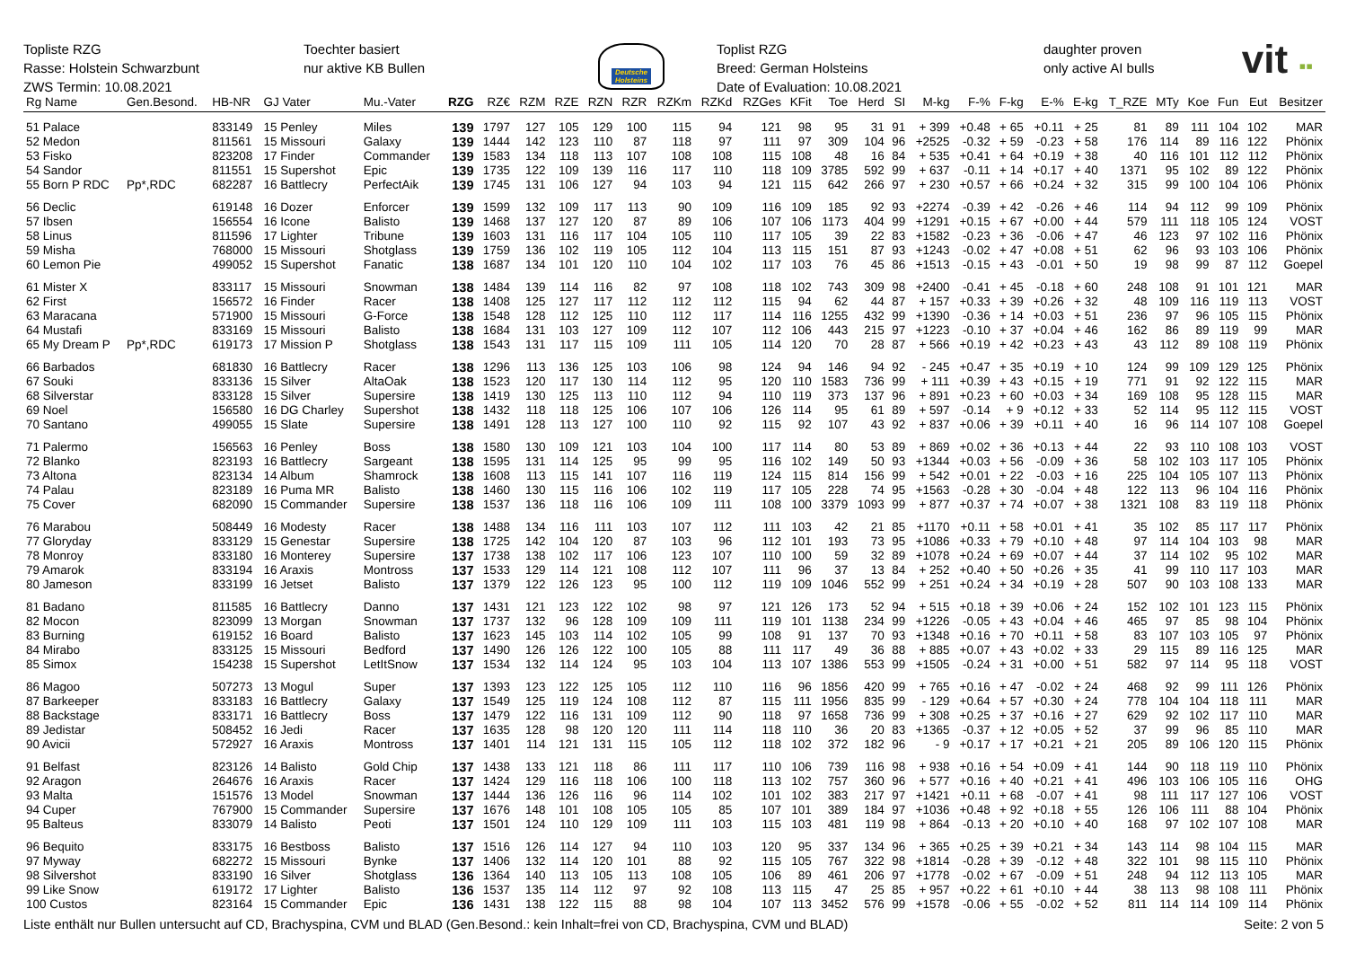Topliste RZG
Rasse: Holstein Schwarzbunt
ZWS Termin: 10.08.2021
Toechter basiert
nur aktive KB Bullen
Deutsche Holsteins
Toplist RZG
Breed: German Holsteins
Date of Evaluation: 10.08.2021
daughter proven
only active AI bulls
vit ▪▪
| Rg Name | Gen.Besond. | HB-NR | GJ Vater | Mu.-Vater | RZG | RZ€ | RZM | RZE | RZN | RZR | RZKm | RZKd | RZGes | KFit | Toe | Herd | SI | M-kg | F-% | F-kg | E-% | E-kg | T_RZE | MTy | Koe | Fun | Eut | Besitzer |
| --- | --- | --- | --- | --- | --- | --- | --- | --- | --- | --- | --- | --- | --- | --- | --- | --- | --- | --- | --- | --- | --- | --- | --- | --- | --- | --- | --- | --- |
| 51 Palace | | 833149 | 15 Penley | Miles | 139 | 1797 | 127 | 105 | 129 | 100 | 115 | 94 | 121 | 98 | 95 | 31 | 91 | + 399 | +0.48 | + 65 | +0.11 | + 25 | 81 | 89 | 111 | 104 | 102 | MAR |
| 52 Medon | | 811561 | 15 Missouri | Galaxy | 139 | 1444 | 142 | 123 | 110 | 87 | 118 | 97 | 111 | 97 | 309 | 104 | 96 | +2525 | -0.32 | + 59 | -0.23 | + 58 | 176 | 114 | 89 | 116 | 122 | Phönix |
| 53 Fisko | | 823208 | 17 Finder | Commander | 139 | 1583 | 134 | 118 | 113 | 107 | 108 | 108 | 115 | 108 | 48 | 16 | 84 | + 535 | +0.41 | + 64 | +0.19 | + 38 | 40 | 116 | 101 | 112 | 112 | Phönix |
| 54 Sandor | | 811551 | 15 Supershot | Epic | 139 | 1735 | 122 | 109 | 139 | 116 | 117 | 110 | 118 | 109 | 3785 | 592 | 99 | + 637 | -0.11 | + 14 | +0.17 | + 40 | 1371 | 95 | 102 | 89 | 122 | Phönix |
| 55 Born P RDC | Pp*,RDC | 682287 | 16 Battlecry | PerfectAik | 139 | 1745 | 131 | 106 | 127 | 94 | 103 | 94 | 121 | 115 | 642 | 266 | 97 | + 230 | +0.57 | + 66 | +0.24 | + 32 | 315 | 99 | 100 | 104 | 106 | Phönix |
| 56 Declic | | 619148 | 16 Dozer | Enforcer | 139 | 1599 | 132 | 109 | 117 | 113 | 90 | 109 | 116 | 109 | 185 | 92 | 93 | +2274 | -0.39 | + 42 | -0.26 | + 46 | 114 | 94 | 112 | 99 | 109 | Phönix |
| 57 Ibsen | | 156554 | 16 Icone | Balisto | 139 | 1468 | 137 | 127 | 120 | 87 | 89 | 106 | 107 | 106 | 1173 | 404 | 99 | +1291 | +0.15 | + 67 | +0.00 | + 44 | 579 | 111 | 118 | 105 | 124 | VOST |
| 58 Linus | | 811596 | 17 Lighter | Tribune | 139 | 1603 | 131 | 116 | 117 | 104 | 105 | 110 | 117 | 105 | 39 | 22 | 83 | +1582 | -0.23 | + 36 | -0.06 | + 47 | 46 | 123 | 97 | 102 | 116 | Phönix |
| 59 Misha | | 768000 | 15 Missouri | Shotglass | 139 | 1759 | 136 | 102 | 119 | 105 | 112 | 104 | 113 | 115 | 151 | 87 | 93 | +1243 | -0.02 | + 47 | +0.08 | + 51 | 62 | 96 | 93 | 103 | 106 | Phönix |
| 60 Lemon Pie | | 499052 | 15 Supershot | Fanatic | 138 | 1687 | 134 | 101 | 120 | 110 | 104 | 102 | 117 | 103 | 76 | 45 | 86 | +1513 | -0.15 | + 43 | -0.01 | + 50 | 19 | 98 | 99 | 87 | 112 | Goepel |
| 61 Mister X | | 833117 | 15 Missouri | Snowman | 138 | 1484 | 139 | 114 | 116 | 82 | 97 | 108 | 118 | 102 | 743 | 309 | 98 | +2400 | -0.41 | + 45 | -0.18 | + 60 | 248 | 108 | 91 | 101 | 121 | MAR |
| 62 First | | 156572 | 16 Finder | Racer | 138 | 1408 | 125 | 127 | 117 | 112 | 112 | 112 | 115 | 94 | 62 | 44 | 87 | + 157 | +0.33 | + 39 | +0.26 | + 32 | 48 | 109 | 116 | 119 | 113 | VOST |
| 63 Maracana | | 571900 | 15 Missouri | G-Force | 138 | 1548 | 128 | 112 | 125 | 110 | 112 | 117 | 114 | 116 | 1255 | 432 | 99 | +1390 | -0.36 | + 14 | +0.03 | + 51 | 236 | 97 | 96 | 105 | 115 | Phönix |
| 64 Mustafi | | 833169 | 15 Missouri | Balisto | 138 | 1684 | 131 | 103 | 127 | 109 | 112 | 107 | 112 | 106 | 443 | 215 | 97 | +1223 | -0.10 | + 37 | +0.04 | + 46 | 162 | 86 | 89 | 119 | 99 | MAR |
| 65 My Dream P | Pp*,RDC | 619173 | 17 Mission P | Shotglass | 138 | 1543 | 131 | 117 | 115 | 109 | 111 | 105 | 114 | 120 | 70 | 28 | 87 | + 566 | +0.19 | + 42 | +0.23 | + 43 | 43 | 112 | 89 | 108 | 119 | Phönix |
| 66 Barbados | | 681830 | 16 Battlecry | Racer | 138 | 1296 | 113 | 136 | 125 | 103 | 106 | 98 | 124 | 94 | 146 | 94 | 92 | - 245 | +0.47 | + 35 | +0.19 | + 10 | 124 | 99 | 109 | 129 | 125 | Phönix |
| 67 Souki | | 833136 | 15 Silver | AltaOak | 138 | 1523 | 120 | 117 | 130 | 114 | 112 | 95 | 120 | 110 | 1583 | 736 | 99 | + 111 | +0.39 | + 43 | +0.15 | + 19 | 771 | 91 | 92 | 122 | 115 | MAR |
| 68 Silverstar | | 833128 | 15 Silver | Supersire | 138 | 1419 | 130 | 125 | 113 | 110 | 112 | 94 | 110 | 119 | 373 | 137 | 96 | + 891 | +0.23 | + 60 | +0.03 | + 34 | 169 | 108 | 95 | 128 | 115 | MAR |
| 69 Noel | | 156580 | 16 DG Charley | Supershot | 138 | 1432 | 118 | 118 | 125 | 106 | 107 | 106 | 126 | 114 | 95 | 61 | 89 | + 597 | -0.14 | + 9 | +0.12 | + 33 | 52 | 114 | 95 | 112 | 115 | VOST |
| 70 Santano | | 499055 | 15 Slate | Supersire | 138 | 1491 | 128 | 113 | 127 | 100 | 110 | 92 | 115 | 92 | 107 | 43 | 92 | + 837 | +0.06 | + 39 | +0.11 | + 40 | 16 | 96 | 114 | 107 | 108 | Goepel |
| 71 Palermo | | 156563 | 16 Penley | Boss | 138 | 1580 | 130 | 109 | 121 | 103 | 104 | 100 | 117 | 114 | 80 | 53 | 89 | + 869 | +0.02 | + 36 | +0.13 | + 44 | 22 | 93 | 110 | 108 | 103 | VOST |
| 72 Blanko | | 823193 | 16 Battlecry | Sargeant | 138 | 1595 | 131 | 114 | 125 | 95 | 99 | 95 | 116 | 102 | 149 | 50 | 93 | +1344 | +0.03 | + 56 | -0.09 | + 36 | 58 | 102 | 103 | 117 | 105 | Phönix |
| 73 Altona | | 823134 | 14 Album | Shamrock | 138 | 1608 | 113 | 115 | 141 | 107 | 116 | 119 | 124 | 115 | 814 | 156 | 99 | + 542 | +0.01 | + 22 | -0.03 | + 16 | 225 | 104 | 105 | 107 | 113 | Phönix |
| 74 Palau | | 823189 | 16 Puma MR | Balisto | 138 | 1460 | 130 | 115 | 116 | 106 | 102 | 119 | 117 | 105 | 228 | 74 | 95 | +1563 | -0.28 | + 30 | -0.04 | + 48 | 122 | 113 | 96 | 104 | 116 | Phönix |
| 75 Cover | | 682090 | 15 Commander | Supersire | 138 | 1537 | 136 | 118 | 116 | 106 | 109 | 111 | 108 | 100 | 3379 | 1093 | 99 | + 877 | +0.37 | + 74 | +0.07 | + 38 | 1321 | 108 | 83 | 119 | 118 | Phönix |
| 76 Marabou | | 508449 | 16 Modesty | Racer | 138 | 1488 | 134 | 116 | 111 | 103 | 107 | 112 | 111 | 103 | 42 | 21 | 85 | +1170 | +0.11 | + 58 | +0.01 | + 41 | 35 | 102 | 85 | 117 | 117 | Phönix |
| 77 Gloryday | | 833129 | 15 Genestar | Supersire | 138 | 1725 | 142 | 104 | 120 | 87 | 103 | 96 | 112 | 101 | 193 | 73 | 95 | +1086 | +0.33 | + 79 | +0.10 | + 48 | 97 | 114 | 104 | 103 | 98 | MAR |
| 78 Monroy | | 833180 | 16 Monterey | Supersire | 137 | 1738 | 138 | 102 | 117 | 106 | 123 | 107 | 110 | 100 | 59 | 32 | 89 | +1078 | +0.24 | + 69 | +0.07 | + 44 | 37 | 114 | 102 | 95 | 102 | MAR |
| 79 Amarok | | 833194 | 16 Araxis | Montross | 137 | 1533 | 129 | 114 | 121 | 108 | 112 | 107 | 111 | 96 | 37 | 13 | 84 | + 252 | +0.40 | + 50 | +0.26 | + 35 | 41 | 99 | 110 | 117 | 103 | MAR |
| 80 Jameson | | 833199 | 16 Jetset | Balisto | 137 | 1379 | 122 | 126 | 123 | 95 | 100 | 112 | 119 | 109 | 1046 | 552 | 99 | + 251 | +0.24 | + 34 | +0.19 | + 28 | 507 | 90 | 103 | 108 | 133 | MAR |
| 81 Badano | | 811585 | 16 Battlecry | Danno | 137 | 1431 | 121 | 123 | 122 | 102 | 98 | 97 | 121 | 126 | 173 | 52 | 94 | + 515 | +0.18 | + 39 | +0.06 | + 24 | 152 | 102 | 101 | 123 | 115 | Phönix |
| 82 Mocon | | 823099 | 13 Morgan | Snowman | 137 | 1737 | 132 | 96 | 128 | 109 | 109 | 111 | 119 | 101 | 1138 | 234 | 99 | +1226 | -0.05 | + 43 | +0.04 | + 46 | 465 | 97 | 85 | 98 | 104 | Phönix |
| 83 Burning | | 619152 | 16 Board | Balisto | 137 | 1623 | 145 | 103 | 114 | 102 | 105 | 99 | 108 | 91 | 137 | 70 | 93 | +1348 | +0.16 | + 70 | +0.11 | + 58 | 83 | 107 | 103 | 105 | 97 | Phönix |
| 84 Mirabo | | 833125 | 15 Missouri | Bedford | 137 | 1490 | 126 | 126 | 122 | 100 | 105 | 88 | 111 | 117 | 49 | 36 | 88 | + 885 | +0.07 | + 43 | +0.02 | + 33 | 29 | 115 | 89 | 116 | 125 | MAR |
| 85 Simox | | 154238 | 15 Supershot | LetItSnow | 137 | 1534 | 132 | 114 | 124 | 95 | 103 | 104 | 113 | 107 | 1386 | 553 | 99 | +1505 | -0.24 | + 31 | +0.00 | + 51 | 582 | 97 | 114 | 95 | 118 | VOST |
| 86 Magoo | | 507273 | 13 Mogul | Super | 137 | 1393 | 123 | 122 | 125 | 105 | 112 | 110 | 116 | 96 | 1856 | 420 | 99 | + 765 | +0.16 | + 47 | -0.02 | + 24 | 468 | 92 | 99 | 111 | 126 | Phönix |
| 87 Barkeeper | | 833183 | 16 Battlecry | Galaxy | 137 | 1549 | 125 | 119 | 124 | 108 | 112 | 87 | 115 | 111 | 1956 | 835 | 99 | - 129 | +0.64 | + 57 | +0.30 | + 24 | 778 | 104 | 104 | 118 | 111 | MAR |
| 88 Backstage | | 833171 | 16 Battlecry | Boss | 137 | 1479 | 122 | 116 | 131 | 109 | 112 | 90 | 118 | 97 | 1658 | 736 | 99 | + 308 | +0.25 | + 37 | +0.16 | + 27 | 629 | 92 | 102 | 117 | 110 | MAR |
| 89 Jedistar | | 508452 | 16 Jedi | Racer | 137 | 1635 | 128 | 98 | 120 | 120 | 111 | 114 | 118 | 110 | 36 | 20 | 83 | +1365 | -0.37 | + 12 | +0.05 | + 52 | 37 | 99 | 96 | 85 | 110 | MAR |
| 90 Avicii | | 572927 | 16 Araxis | Montross | 137 | 1401 | 114 | 121 | 131 | 115 | 105 | 112 | 118 | 102 | 372 | 182 | 96 | - 9 | +0.17 | + 17 | +0.21 | + 21 | 205 | 89 | 106 | 120 | 115 | Phönix |
| 91 Belfast | | 823126 | 14 Balisto | Gold Chip | 137 | 1438 | 133 | 121 | 118 | 86 | 111 | 117 | 110 | 106 | 739 | 116 | 98 | + 938 | +0.16 | + 54 | +0.09 | + 41 | 144 | 90 | 118 | 119 | 110 | Phönix |
| 92 Aragon | | 264676 | 16 Araxis | Racer | 137 | 1424 | 129 | 116 | 118 | 106 | 100 | 118 | 113 | 102 | 757 | 360 | 96 | + 577 | +0.16 | + 40 | +0.21 | + 41 | 496 | 103 | 106 | 105 | 116 | OHG |
| 93 Malta | | 151576 | 13 Model | Snowman | 137 | 1444 | 136 | 126 | 116 | 96 | 114 | 102 | 101 | 102 | 383 | 217 | 97 | +1421 | +0.11 | + 68 | -0.07 | + 41 | 98 | 111 | 117 | 127 | 106 | VOST |
| 94 Cuper | | 767900 | 15 Commander | Supersire | 137 | 1676 | 148 | 101 | 108 | 105 | 105 | 85 | 107 | 101 | 389 | 184 | 97 | +1036 | +0.48 | + 92 | +0.18 | + 55 | 126 | 106 | 111 | 88 | 104 | Phönix |
| 95 Balteus | | 833079 | 14 Balisto | Peoti | 137 | 1501 | 124 | 110 | 129 | 109 | 111 | 103 | 115 | 103 | 481 | 119 | 98 | + 864 | -0.13 | + 20 | +0.10 | + 40 | 168 | 97 | 102 | 107 | 108 | MAR |
| 96 Bequito | | 833175 | 16 Bestboss | Balisto | 137 | 1516 | 126 | 114 | 127 | 94 | 110 | 103 | 120 | 95 | 337 | 134 | 96 | + 365 | +0.25 | + 39 | +0.21 | + 34 | 143 | 114 | 98 | 104 | 115 | MAR |
| 97 Myway | | 682272 | 15 Missouri | Bynke | 137 | 1406 | 132 | 114 | 120 | 101 | 88 | 92 | 115 | 105 | 767 | 322 | 98 | +1814 | -0.28 | + 39 | -0.12 | + 48 | 322 | 101 | 98 | 115 | 110 | Phönix |
| 98 Silvershot | | 833190 | 16 Silver | Shotglass | 136 | 1364 | 140 | 113 | 105 | 113 | 108 | 105 | 106 | 89 | 461 | 206 | 97 | +1778 | -0.02 | + 67 | -0.09 | + 51 | 248 | 94 | 112 | 113 | 105 | MAR |
| 99 Like Snow | | 619172 | 17 Lighter | Balisto | 136 | 1537 | 135 | 114 | 112 | 97 | 92 | 108 | 113 | 115 | 47 | 25 | 85 | + 957 | +0.22 | + 61 | +0.10 | + 44 | 38 | 113 | 98 | 108 | 111 | Phönix |
| 100 Custos | | 823164 | 15 Commander | Epic | 136 | 1431 | 138 | 122 | 115 | 88 | 98 | 104 | 107 | 113 | 3452 | 576 | 99 | +1578 | -0.06 | + 55 | -0.02 | + 52 | 811 | 114 | 114 | 109 | 114 | Phönix |
Liste enthält nur Bullen untersucht auf CD, Brachyspina, CVM und BLAD (Gen.Besond.: kein Inhalt=frei von CD, Brachyspina, CVM und BLAD) Seite: 2 von 5